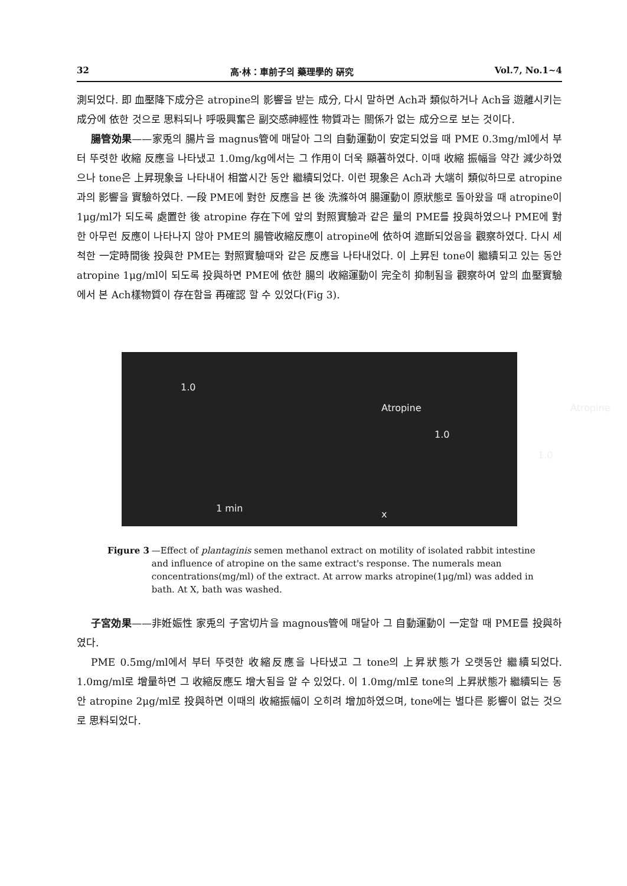32 高·林：車前子의 藥理學的 硏究 Vol.7, No.1~4
測되었다. 即 血壓降下成分은 atropine의 影響을 받는 成分, 다시 말하면 Ach과 類似하거나 Ach을 遊離시키는 成分에 依한 것으로 思料되나 呼吸興奮은 副交感神經性 物質과는 關係가 없는 成分으로 보는 것이다.
腸管効果——家兎의 腸片을 magnus管에 매달아 그의 自動運動이 安定되었을 때 PME 0.3mg/ml에서 부터 뚜렷한 收縮 反應을 나타냈고 1.0mg/kg에서는 그 作用이 더욱 顯著하였다. 이때 收縮 振幅을 약간 減少하였으나 tone은 上昇現象을 나타내어 相當시간 동안 繼續되었다. 이런 現象은 Ach과 大端히 類似하므로 atropine과의 影響을 實驗하였다. 一段 PME에 對한 反應을 본 後 洗滌하여 腸運動이 原狀態로 돌아왔을 때 atropine이 1μg/ml가 되도록 處置한 後 atropine 存在下에 앞의 對照實驗과 같은 量의 PME를 投與하였으나 PME에 對한 아무런 反應이 나타나지 않아 PME의 腸管收縮反應이 atropine에 依하여 遮斷되었음을 觀察하였다. 다시 세척한 一定時間後 投與한 PME는 對照實驗때와 같은 反應을 나타내었다. 이 上昇된 tone이 繼續되고 있는 동안 atropine 1μg/ml이 되도록 投與하면 PME에 依한 腸의 收縮運動이 完全히 抑制됨을 觀察하여 앞의 血壓實驗에서 본 Ach樣物質이 存在함을 再確認 할 수 있었다(Fig 3).
1.0
Atropine
1.0
1.0
Atropine
x
1 min
Figure 3 —Effect of plantaginis semen methanol extract on motility of isolated rabbit intestine and influence of atropine on the same extract's response. The numerals mean concentrations(mg/ml) of the extract. At arrow marks atropine(1μg/ml) was added in bath. At X, bath was washed.
子宮効果——非姙娠性 家兎의 子宮切片을 magnous管에 매달아 그 自動運動이 一定할 때 PME를 投與하였다.
PME 0.5mg/ml에서 부터 뚜렷한 收縮反應을 나타냈고 그 tone의 上昇狀態가 오랫동안 繼續되었다. 1.0mg/ml로 增量하면 그 收縮反應도 增大됨을 알 수 있었다. 이 1.0mg/ml로 tone의 上昇狀態가 繼續되는 동안 atropine 2μg/ml로 投與하면 이때의 收縮振幅이 오히려 增加하였으며, tone에는 별다른 影響이 없는 것으로 思料되었다.